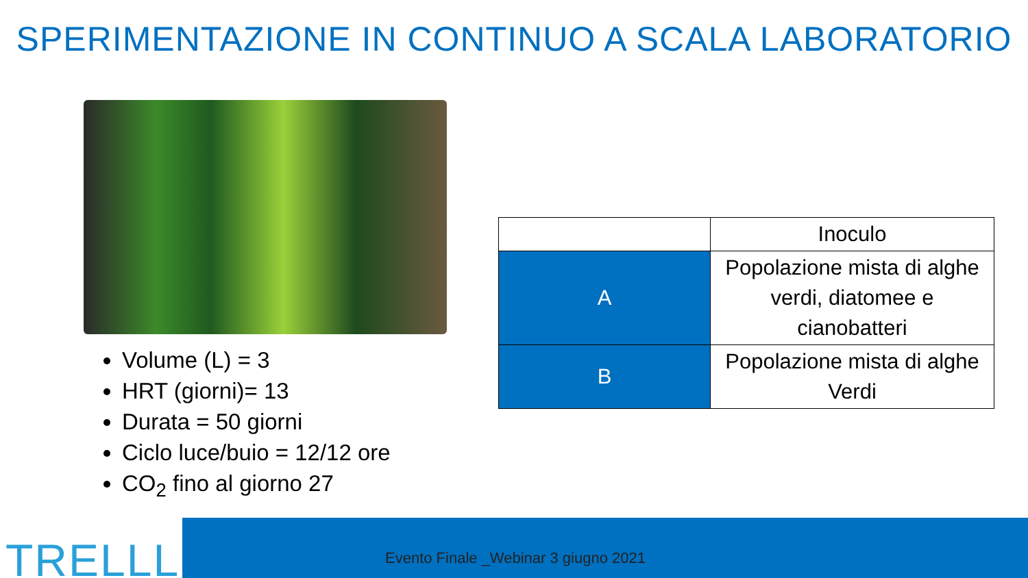SPERIMENTAZIONE IN CONTINUO A SCALA LABORATORIO
Volume (L) = 3
HRT (giorni)= 13
Durata = 50 giorni
Ciclo luce/buio = 12/12 ore
CO<sub>2</sub> fino al giorno 27
| | Inoculo |
| --- | --- |
| A | Popolazione mista di alghe verdi, diatomee e cianobatteri |
| B | Popolazione mista di alghe Verdi |
TRELLLE
Evento Finale _Webinar 3 giugno 2021